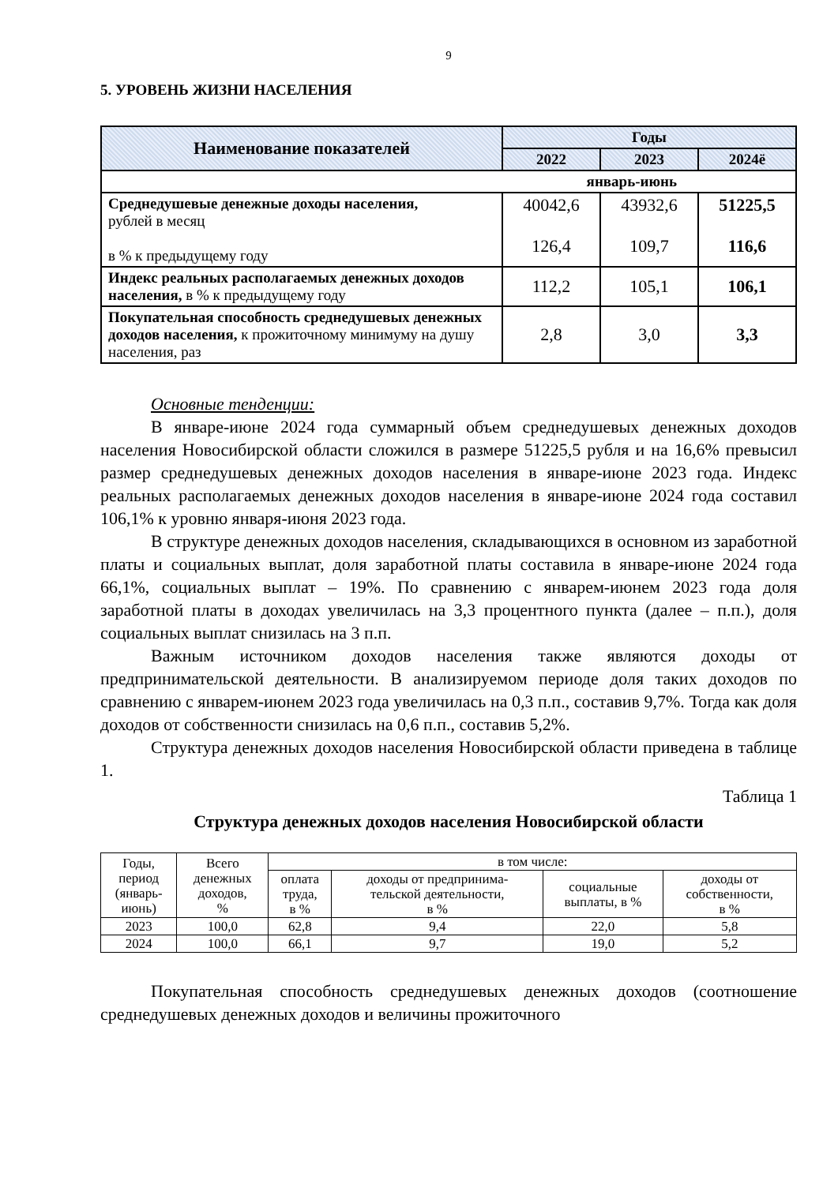9
5. УРОВЕНЬ ЖИЗНИ НАСЕЛЕНИЯ
| Наименование показателей | Годы | | |
| --- | --- | --- | --- |
| | 2022 | 2023 | 2024ё |
| январь-июнь | | | |
| Среднедушевые денежные доходы населения, рублей в месяц в % к предыдущему году | 40042,6 126,4 | 43932,6 109,7 | 51225,5 116,6 |
| Индекс реальных располагаемых денежных доходов населения, в % к предыдущему году | 112,2 | 105,1 | 106,1 |
| Покупательная способность среднедушевых денежных доходов населения, к прожиточному минимуму на душу населения, раз | 2,8 | 3,0 | 3,3 |
Основные тенденции:
В январе-июне 2024 года суммарный объем среднедушевых денежных доходов населения Новосибирской области сложился в размере 51225,5 рубля и на 16,6% превысил размер среднедушевых денежных доходов населения в январе-июне 2023 года. Индекс реальных располагаемых денежных доходов населения в январе-июне 2024 года составил 106,1% к уровню января-июня 2023 года.
В структуре денежных доходов населения, складывающихся в основном из заработной платы и социальных выплат, доля заработной платы составила в январе-июне 2024 года 66,1%, социальных выплат – 19%. По сравнению с январем-июнем 2023 года доля заработной платы в доходах увеличилась на 3,3 процентного пункта (далее – п.п.), доля социальных выплат снизилась на 3 п.п.
Важным источником доходов населения также являются доходы от предпринимательской деятельности. В анализируемом периоде доля таких доходов по сравнению с январем-июнем 2023 года увеличилась на 0,3 п.п., составив 9,7%. Тогда как доля доходов от собственности снизилась на 0,6 п.п., составив 5,2%.
Структура денежных доходов населения Новосибирской области приведена в таблице 1.
Таблица 1
Структура денежных доходов населения Новосибирской области
| Годы, период (январь- июнь) | Всего денежных доходов, % | в том числе: | | | |
| --- | --- | --- | --- | --- | --- |
| | | оплата труда, в % | доходы от предпринима- тельской деятельности, в % | социальные выплаты, в % | доходы от собственности, в % |
| 2023 | 100,0 | 62,8 | 9,4 | 22,0 | 5,8 |
| 2024 | 100,0 | 66,1 | 9,7 | 19,0 | 5,2 |
Покупательная способность среднедушевых денежных доходов (соотношение среднедушевых денежных доходов и величины прожиточного